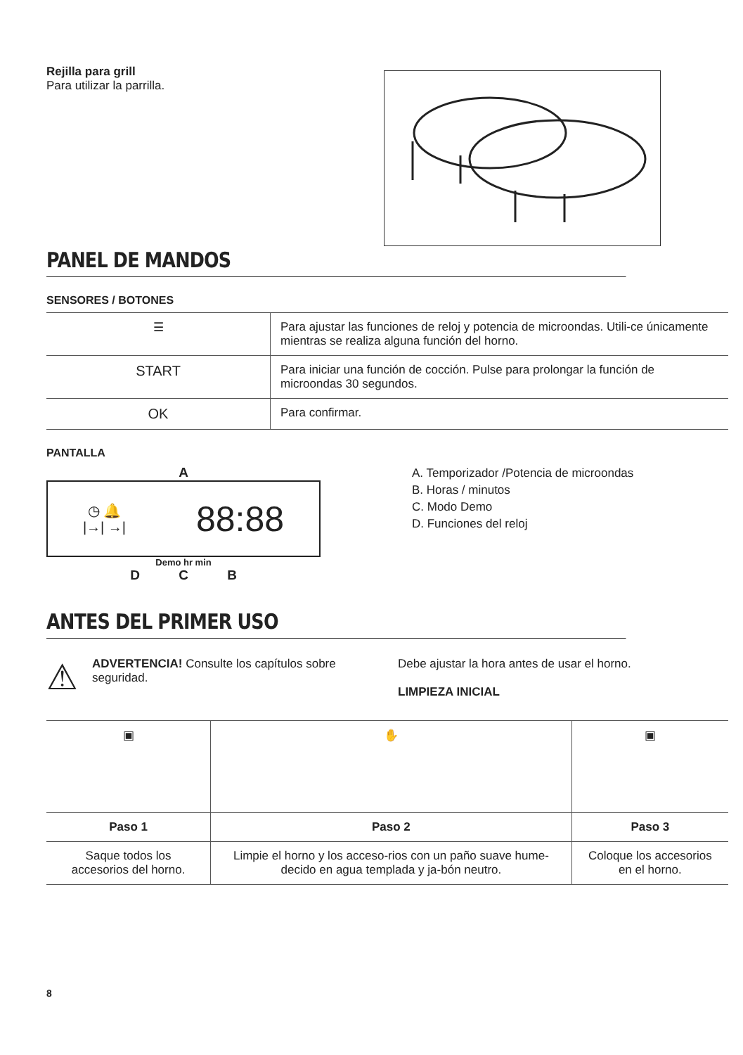Rejilla para grill
Para utilizar la parrilla.
PANEL DE MANDOS
SENSORES / BOTONES
| ☰ | Para ajustar las funciones de reloj y potencia de microondas. Utili-ce únicamente mientras se realiza alguna función del horno. |
| START | Para iniciar una función de cocción. Pulse para prolongar la función de microondas 30 segundos. |
| OK | Para confirmar. |
PANTALLA
A
◷ 🔔
|→| →| 88:88
Demo hr min
D C B
A. Temporizador /Potencia de microondas
B. Horas / minutos
C. Modo Demo
D. Funciones del reloj
ANTES DEL PRIMER USO
⚠
ADVERTENCIA! Consulte los capítulos sobre seguridad.
Debe ajustar la hora antes de usar el horno.
LIMPIEZA INICIAL
| ▣ | ✋ | ▣ |
| Paso 1 | Paso 2 | Paso 3 |
| Saque todos los accesorios del horno. | Limpie el horno y los acceso-rios con un paño suave hume-decido en agua templada y ja-bón neutro. | Coloque los accesorios en el horno. |
8